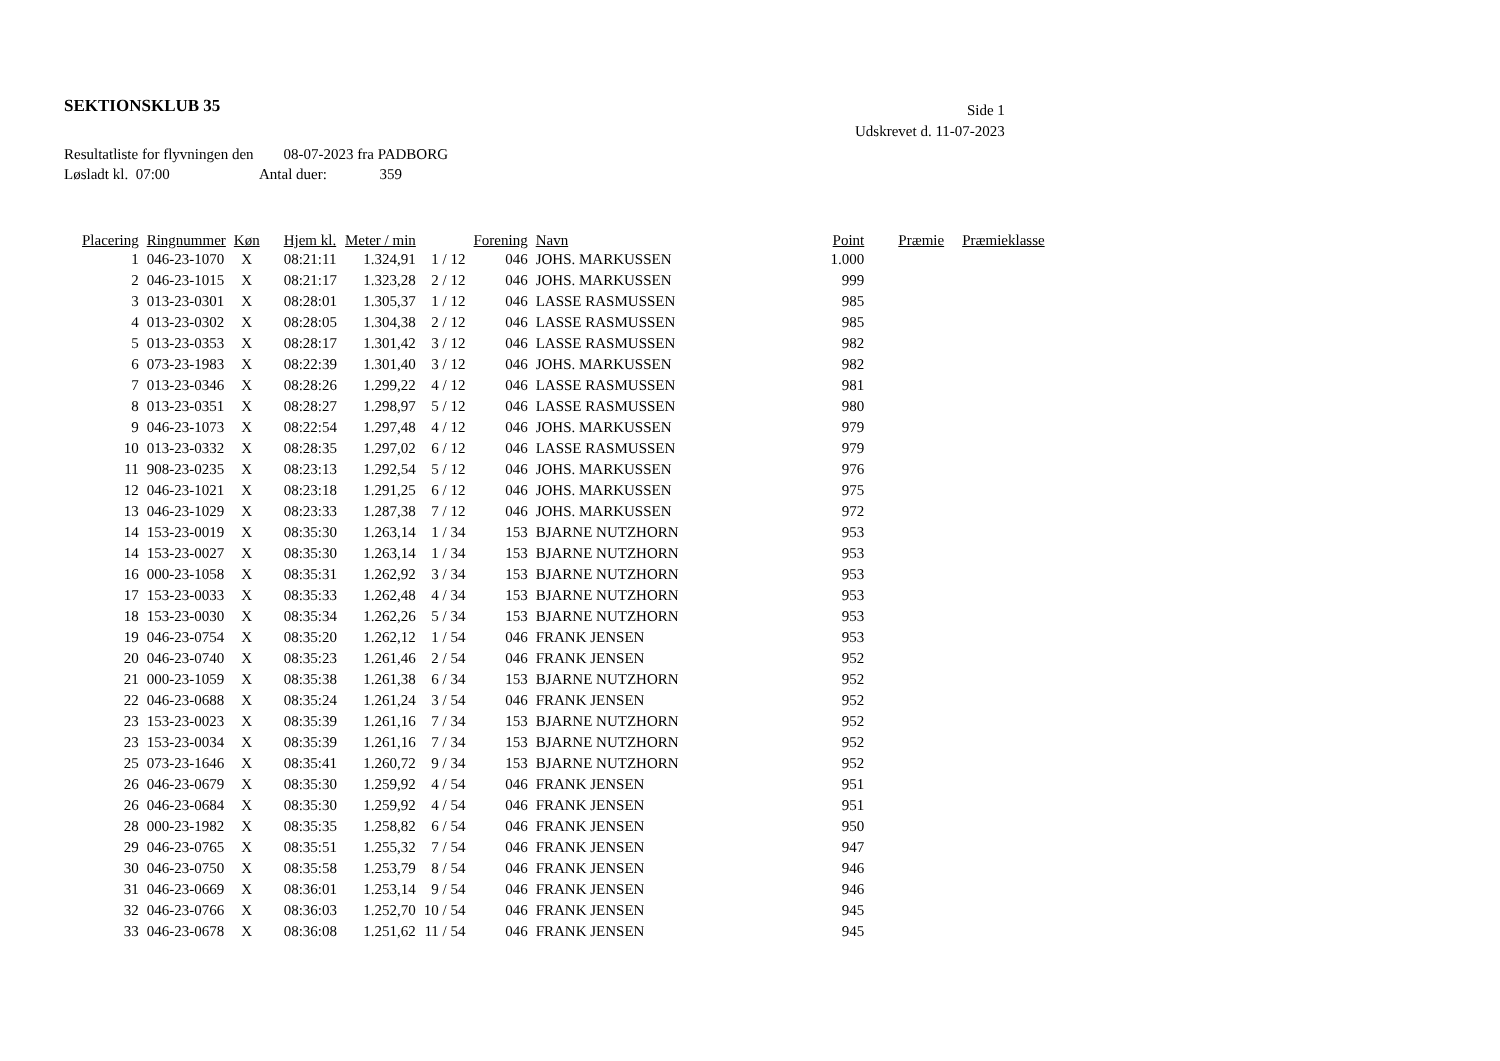SEKTIONSKLUB 35
Side 1
Udskrevet d. 11-07-2023
Resultatliste for flyvningen den 08-07-2023 fra PADBORG
Løsladt kl. 07:00 Antal duer: 359
| Placering | Ringnummer | Køn | Hjem kl. | Meter / min | | Forening | Navn | Point | Præmie | Præmieklasse |
| --- | --- | --- | --- | --- | --- | --- | --- | --- | --- | --- |
| 1 | 046-23-1070 | X | 08:21:11 | 1.324,91 | 1 / 12 | 046 | JOHS. MARKUSSEN | 1.000 | | |
| 2 | 046-23-1015 | X | 08:21:17 | 1.323,28 | 2 / 12 | 046 | JOHS. MARKUSSEN | 999 | | |
| 3 | 013-23-0301 | X | 08:28:01 | 1.305,37 | 1 / 12 | 046 | LASSE RASMUSSEN | 985 | | |
| 4 | 013-23-0302 | X | 08:28:05 | 1.304,38 | 2 / 12 | 046 | LASSE RASMUSSEN | 985 | | |
| 5 | 013-23-0353 | X | 08:28:17 | 1.301,42 | 3 / 12 | 046 | LASSE RASMUSSEN | 982 | | |
| 6 | 073-23-1983 | X | 08:22:39 | 1.301,40 | 3 / 12 | 046 | JOHS. MARKUSSEN | 982 | | |
| 7 | 013-23-0346 | X | 08:28:26 | 1.299,22 | 4 / 12 | 046 | LASSE RASMUSSEN | 981 | | |
| 8 | 013-23-0351 | X | 08:28:27 | 1.298,97 | 5 / 12 | 046 | LASSE RASMUSSEN | 980 | | |
| 9 | 046-23-1073 | X | 08:22:54 | 1.297,48 | 4 / 12 | 046 | JOHS. MARKUSSEN | 979 | | |
| 10 | 013-23-0332 | X | 08:28:35 | 1.297,02 | 6 / 12 | 046 | LASSE RASMUSSEN | 979 | | |
| 11 | 908-23-0235 | X | 08:23:13 | 1.292,54 | 5 / 12 | 046 | JOHS. MARKUSSEN | 976 | | |
| 12 | 046-23-1021 | X | 08:23:18 | 1.291,25 | 6 / 12 | 046 | JOHS. MARKUSSEN | 975 | | |
| 13 | 046-23-1029 | X | 08:23:33 | 1.287,38 | 7 / 12 | 046 | JOHS. MARKUSSEN | 972 | | |
| 14 | 153-23-0019 | X | 08:35:30 | 1.263,14 | 1 / 34 | 153 | BJARNE NUTZHORN | 953 | | |
| 14 | 153-23-0027 | X | 08:35:30 | 1.263,14 | 1 / 34 | 153 | BJARNE NUTZHORN | 953 | | |
| 16 | 000-23-1058 | X | 08:35:31 | 1.262,92 | 3 / 34 | 153 | BJARNE NUTZHORN | 953 | | |
| 17 | 153-23-0033 | X | 08:35:33 | 1.262,48 | 4 / 34 | 153 | BJARNE NUTZHORN | 953 | | |
| 18 | 153-23-0030 | X | 08:35:34 | 1.262,26 | 5 / 34 | 153 | BJARNE NUTZHORN | 953 | | |
| 19 | 046-23-0754 | X | 08:35:20 | 1.262,12 | 1 / 54 | 046 | FRANK JENSEN | 953 | | |
| 20 | 046-23-0740 | X | 08:35:23 | 1.261,46 | 2 / 54 | 046 | FRANK JENSEN | 952 | | |
| 21 | 000-23-1059 | X | 08:35:38 | 1.261,38 | 6 / 34 | 153 | BJARNE NUTZHORN | 952 | | |
| 22 | 046-23-0688 | X | 08:35:24 | 1.261,24 | 3 / 54 | 046 | FRANK JENSEN | 952 | | |
| 23 | 153-23-0023 | X | 08:35:39 | 1.261,16 | 7 / 34 | 153 | BJARNE NUTZHORN | 952 | | |
| 23 | 153-23-0034 | X | 08:35:39 | 1.261,16 | 7 / 34 | 153 | BJARNE NUTZHORN | 952 | | |
| 25 | 073-23-1646 | X | 08:35:41 | 1.260,72 | 9 / 34 | 153 | BJARNE NUTZHORN | 952 | | |
| 26 | 046-23-0679 | X | 08:35:30 | 1.259,92 | 4 / 54 | 046 | FRANK JENSEN | 951 | | |
| 26 | 046-23-0684 | X | 08:35:30 | 1.259,92 | 4 / 54 | 046 | FRANK JENSEN | 951 | | |
| 28 | 000-23-1982 | X | 08:35:35 | 1.258,82 | 6 / 54 | 046 | FRANK JENSEN | 950 | | |
| 29 | 046-23-0765 | X | 08:35:51 | 1.255,32 | 7 / 54 | 046 | FRANK JENSEN | 947 | | |
| 30 | 046-23-0750 | X | 08:35:58 | 1.253,79 | 8 / 54 | 046 | FRANK JENSEN | 946 | | |
| 31 | 046-23-0669 | X | 08:36:01 | 1.253,14 | 9 / 54 | 046 | FRANK JENSEN | 946 | | |
| 32 | 046-23-0766 | X | 08:36:03 | 1.252,70 | 10 / 54 | 046 | FRANK JENSEN | 945 | | |
| 33 | 046-23-0678 | X | 08:36:08 | 1.251,62 | 11 / 54 | 046 | FRANK JENSEN | 945 | | |